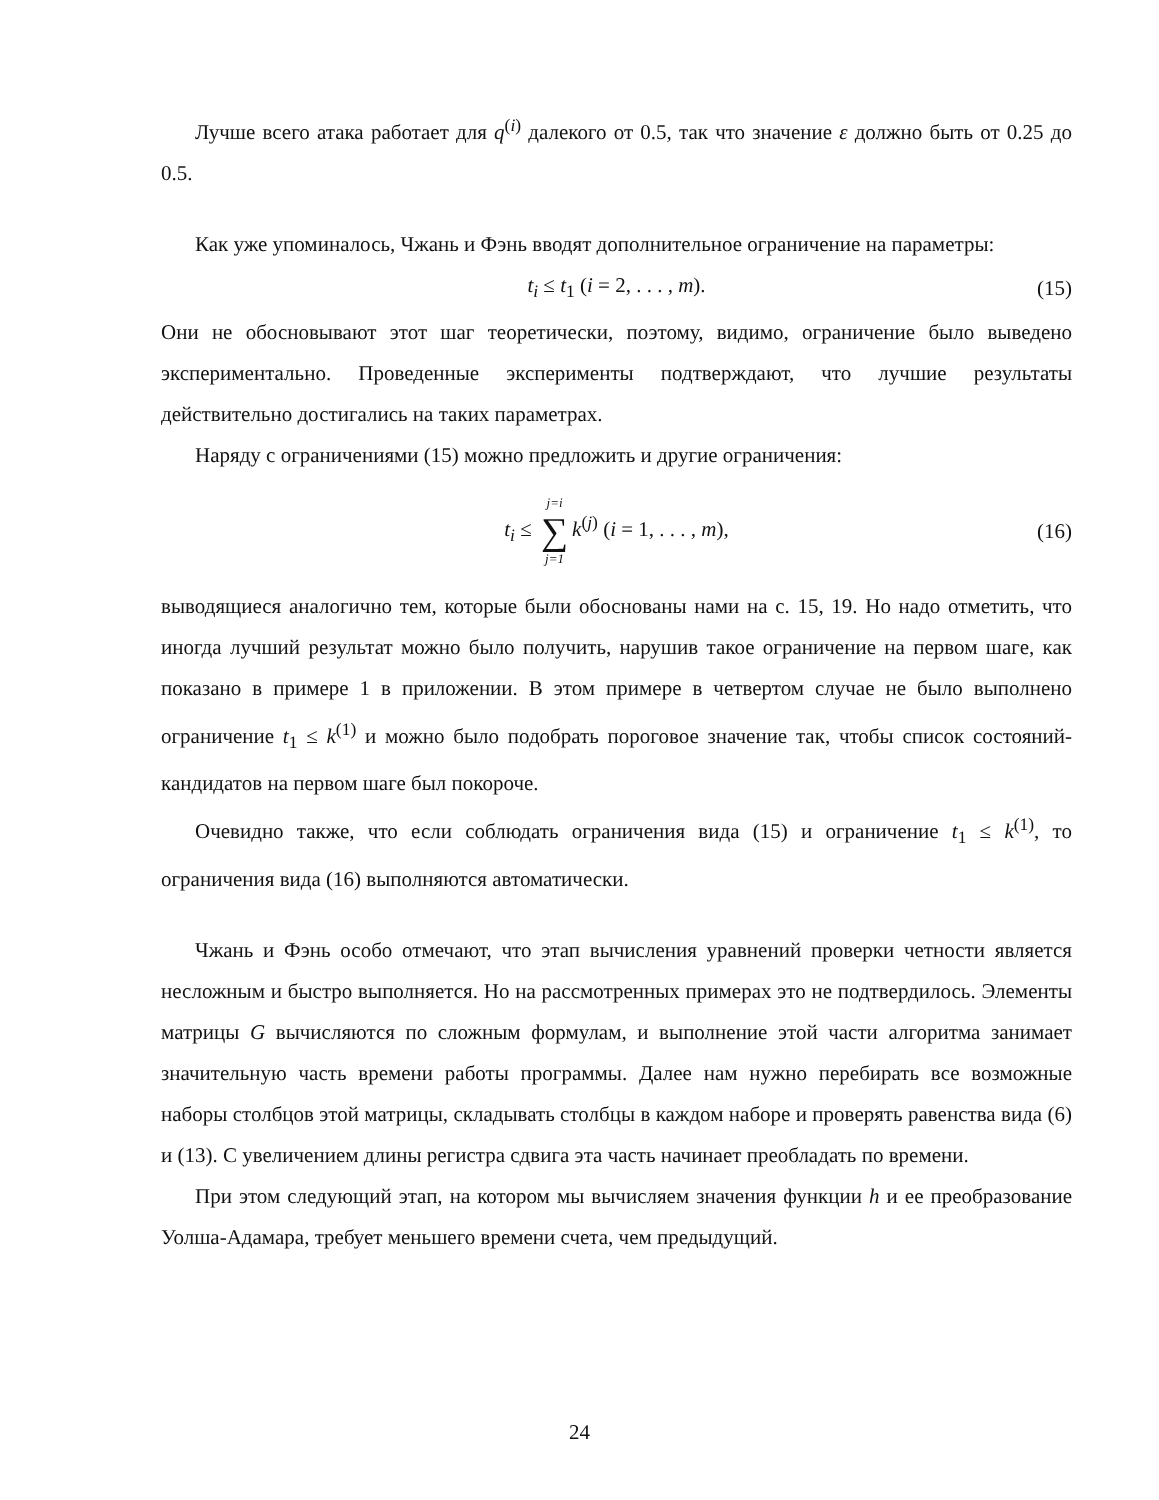Лучше всего атака работает для q<sup>(i)</sup> далекого от 0.5, так что значение ε должно быть от 0.25 до 0.5.
Как уже упоминалось, Чжань и Фэнь вводят дополнительное ограничение на параметры:
t<sub>i</sub> ≤ t<sub>1</sub> (i = 2, . . . , m). (15)
Они не обосновывают этот шаг теоретически, поэтому, видимо, ограничение было выведено экспериментально. Проведенные эксперименты подтверждают, что лучшие результаты действительно достигались на таких параметрах.
Наряду с ограничениями (15) можно предложить и другие ограничения:
t<sub>i</sub> ≤ j=i ∑ j=1 k<sup>(j)</sup> (i = 1, . . . , m), (16)
выводящиеся аналогично тем, которые были обоснованы нами на с. 15, 19. Но надо отметить, что иногда лучший результат можно было получить, нарушив такое ограничение на первом шаге, как показано в примере 1 в приложении. В этом примере в четвертом случае не было выполнено ограничение t<sub>1</sub> ≤ k<sup>(1)</sup> и можно было подобрать пороговое значение так, чтобы список состояний-кандидатов на первом шаге был покороче.
Очевидно также, что если соблюдать ограничения вида (15) и ограничение t<sub>1</sub> ≤ k<sup>(1)</sup>, то ограничения вида (16) выполняются автоматически.
Чжань и Фэнь особо отмечают, что этап вычисления уравнений проверки четности является несложным и быстро выполняется. Но на рассмотренных примерах это не подтвердилось. Элементы матрицы G вычисляются по сложным формулам, и выполнение этой части алгоритма занимает значительную часть времени работы программы. Далее нам нужно перебирать все возможные наборы столбцов этой матрицы, складывать столбцы в каждом наборе и проверять равенства вида (6) и (13). С увеличением длины регистра сдвига эта часть начинает преобладать по времени.
При этом следующий этап, на котором мы вычисляем значения функции h и ее преобразование Уолша-Адамара, требует меньшего времени счета, чем предыдущий.
24